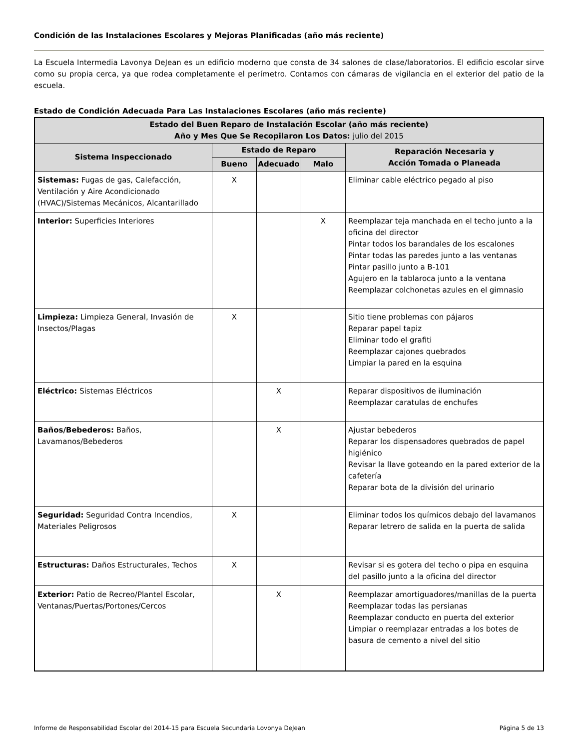Condición de las Instalaciones Escolares y Mejoras Planificadas (año más reciente)
La Escuela Intermedia Lavonya DeJean es un edificio moderno que consta de 34 salones de clase/laboratorios. El edificio escolar sirve como su propia cerca, ya que rodea completamente el perímetro. Contamos con cámaras de vigilancia en el exterior del patio de la escuela.
Estado de Condición Adecuada Para Las Instalaciones Escolares (año más reciente)
| Estado del Buen Reparo de Instalación Escolar (año más reciente) Año y Mes Que Se Recopilaron Los Datos: julio del 2015 | | | | |
| --- | --- | --- | --- | --- |
| Sistema Inspeccionado | Estado de Reparo | | | Reparación Necesaria y Acción Tomada o Planeada |
| | Bueno | Adecuado | Malo | |
| Sistemas: Fugas de gas, Calefacción, Ventilación y Aire Acondicionado (HVAC)/Sistemas Mecánicos, Alcantarillado | X | | | Eliminar cable eléctrico pegado al piso |
| Interior: Superficies Interiores | | | X | Reemplazar teja manchada en el techo junto a la oficina del director Pintar todos los barandales de los escalones Pintar todas las paredes junto a las ventanas Pintar pasillo junto a B-101 Agujero en la tablaroca junto a la ventana Reemplazar colchonetas azules en el gimnasio |
| Limpieza: Limpieza General, Invasión de Insectos/Plagas | X | | | Sitio tiene problemas con pájaros Reparar papel tapiz Eliminar todo el grafiti Reemplazar cajones quebrados Limpiar la pared en la esquina |
| Eléctrico: Sistemas Eléctricos | | X | | Reparar dispositivos de iluminación Reemplazar caratulas de enchufes |
| Baños/Bebederos: Baños, Lavamanos/Bebederos | | X | | Ajustar bebederos Reparar los dispensadores quebrados de papel higiénico Revisar la llave goteando en la pared exterior de la cafetería Reparar bota de la división del urinario |
| Seguridad: Seguridad Contra Incendios, Materiales Peligrosos | X | | | Eliminar todos los químicos debajo del lavamanos Reparar letrero de salida en la puerta de salida |
| Estructuras: Daños Estructurales, Techos | X | | | Revisar si es gotera del techo o pipa en esquina del pasillo junto a la oficina del director |
| Exterior: Patio de Recreo/Plantel Escolar, Ventanas/Puertas/Portones/Cercos | | X | | Reemplazar amortiguadores/manillas de la puerta Reemplazar todas las persianas Reemplazar conducto en puerta del exterior Limpiar o reemplazar entradas a los botes de basura de cemento a nivel del sitio |
Informe de Responsabilidad Escolar del 2014-15 para Escuela Secundaria Lovonya DeJean Página 5 de 13